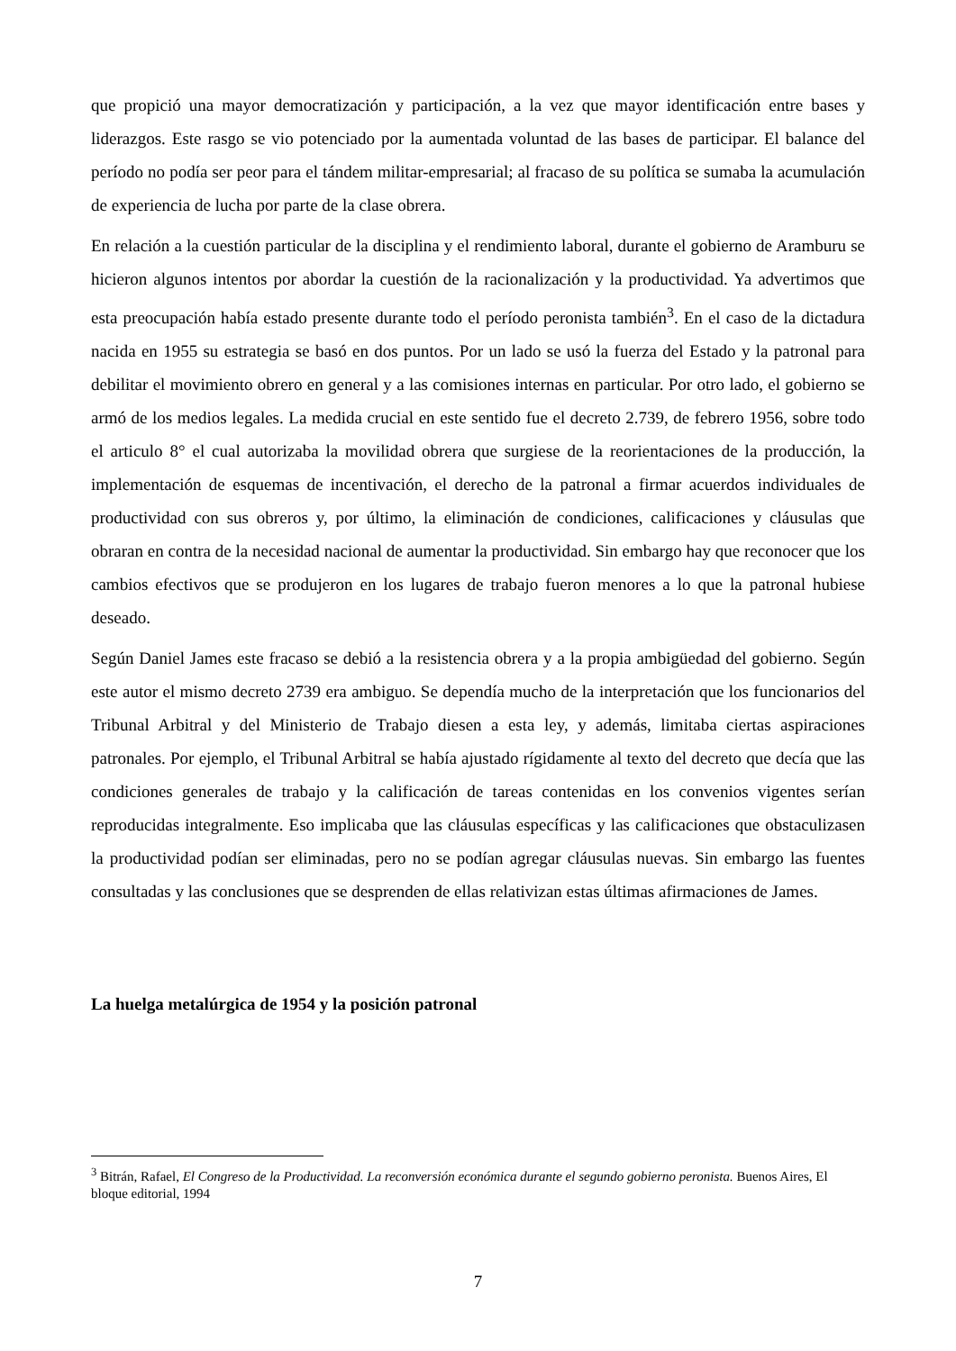que propició una mayor democratización y participación, a la vez que mayor identificación entre bases y liderazgos. Este rasgo se vio potenciado por la aumentada voluntad de las bases de participar. El balance del período no podía ser peor para el tándem militar-empresarial; al fracaso de su política se sumaba la acumulación de experiencia de lucha por parte de la clase obrera.
En relación a la cuestión particular de la disciplina y el rendimiento laboral, durante el gobierno de Aramburu se hicieron algunos intentos por abordar la cuestión de la racionalización y la productividad. Ya advertimos que esta preocupación había estado presente durante todo el período peronista también<sup>3</sup>. En el caso de la dictadura nacida en 1955 su estrategia se basó en dos puntos. Por un lado se usó la fuerza del Estado y la patronal para debilitar el movimiento obrero en general y a las comisiones internas en particular. Por otro lado, el gobierno se armó de los medios legales. La medida crucial en este sentido fue el decreto 2.739, de febrero 1956, sobre todo el articulo 8° el cual autorizaba la movilidad obrera que surgiese de la reorientaciones de la producción, la implementación de esquemas de incentivación, el derecho de la patronal a firmar acuerdos individuales de productividad con sus obreros y, por último, la eliminación de condiciones, calificaciones y cláusulas que obraran en contra de la necesidad nacional de aumentar la productividad. Sin embargo hay que reconocer que los cambios efectivos que se produjeron en los lugares de trabajo fueron menores a lo que la patronal hubiese deseado.
Según Daniel James este fracaso se debió a la resistencia obrera y a la propia ambigüedad del gobierno. Según este autor el mismo decreto 2739 era ambiguo. Se dependía mucho de la interpretación que los funcionarios del Tribunal Arbitral y del Ministerio de Trabajo diesen a esta ley, y además, limitaba ciertas aspiraciones patronales. Por ejemplo, el Tribunal Arbitral se había ajustado rígidamente al texto del decreto que decía que las condiciones generales de trabajo y la calificación de tareas contenidas en los convenios vigentes serían reproducidas integralmente. Eso implicaba que las cláusulas específicas y las calificaciones que obstaculizasen la productividad podían ser eliminadas, pero no se podían agregar cláusulas nuevas. Sin embargo las fuentes consultadas y las conclusiones que se desprenden de ellas relativizan estas últimas afirmaciones de James.
La huelga metalúrgica de 1954 y la posición patronal
<sup>3</sup> Bitrán, Rafael, El Congreso de la Productividad. La reconversión económica durante el segundo gobierno peronista. Buenos Aires, El bloque editorial, 1994
7